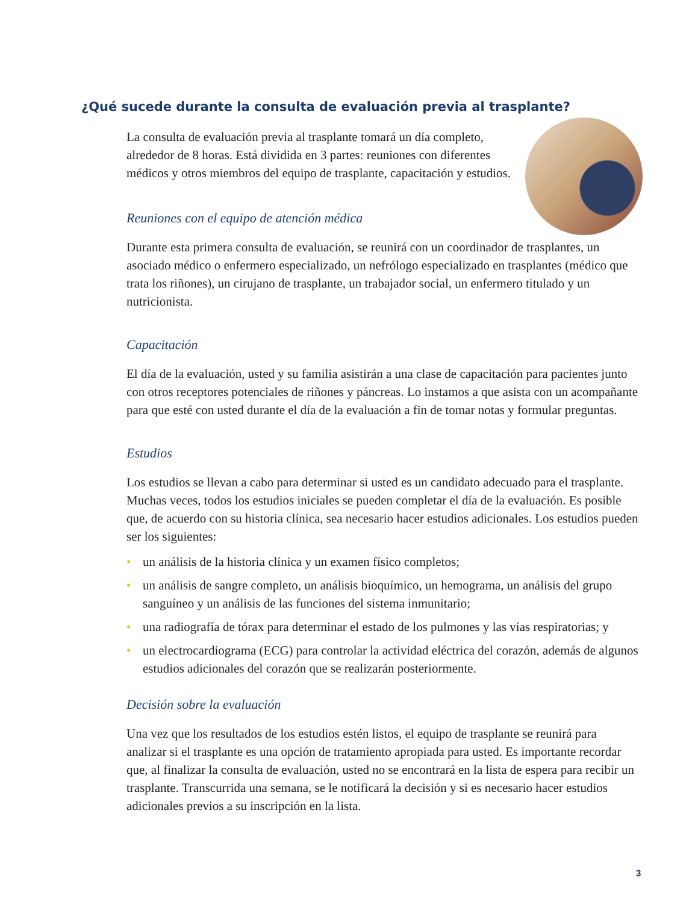¿Qué sucede durante la consulta de evaluación previa al trasplante?
La consulta de evaluación previa al trasplante tomará un día completo, alrededor de 8 horas. Está dividida en 3 partes: reuniones con diferentes médicos y otros miembros del equipo de trasplante, capacitación y estudios.
Reuniones con el equipo de atención médica
Durante esta primera consulta de evaluación, se reunirá con un coordinador de trasplantes, un asociado médico o enfermero especializado, un nefrólogo especializado en trasplantes (médico que trata los riñones), un cirujano de trasplante, un trabajador social, un enfermero titulado y un nutricionista.
Capacitación
El día de la evaluación, usted y su familia asistirán a una clase de capacitación para pacientes junto con otros receptores potenciales de riñones y páncreas. Lo instamos a que asista con un acompañante para que esté con usted durante el día de la evaluación a fin de tomar notas y formular preguntas.
Estudios
Los estudios se llevan a cabo para determinar si usted es un candidato adecuado para el trasplante. Muchas veces, todos los estudios iniciales se pueden completar el día de la evaluación. Es posible que, de acuerdo con su historia clínica, sea necesario hacer estudios adicionales. Los estudios pueden ser los siguientes:
• un análisis de la historia clínica y un examen físico completos;
• un análisis de sangre completo, un análisis bioquímico, un hemograma, un análisis del grupo sanguíneo y un análisis de las funciones del sistema inmunitario;
• una radiografía de tórax para determinar el estado de los pulmones y las vías respiratorias; y
• un electrocardiograma (ECG) para controlar la actividad eléctrica del corazón, además de algunos estudios adicionales del corazón que se realizarán posteriormente.
Decisión sobre la evaluación
Una vez que los resultados de los estudios estén listos, el equipo de trasplante se reunirá para analizar si el trasplante es una opción de tratamiento apropiada para usted. Es importante recordar que, al finalizar la consulta de evaluación, usted no se encontrará en la lista de espera para recibir un trasplante. Transcurrida una semana, se le notificará la decisión y si es necesario hacer estudios adicionales previos a su inscripción en la lista.
3